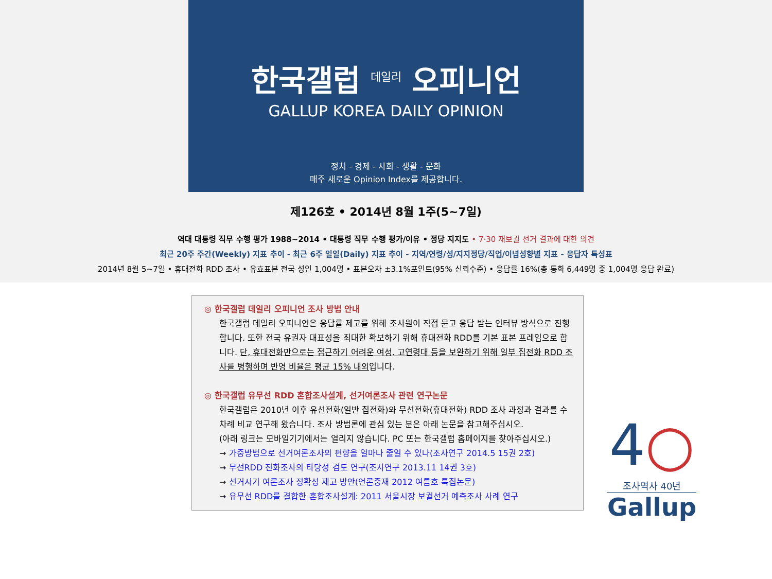한국갤럽 <sup>데일리</sup> 오피니언
GALLUP KOREA DAILY OPINION
정치 - 경제 - 사회 - 생활 - 문화
매주 새로운 Opinion Index를 제공합니다.
제126호 • 2014년 8월 1주(5~7일)
역대 대통령 직무 수행 평가 1988~2014 • 대통령 직무 수행 평가/이유 • 정당 지지도 • 7·30 재보궐 선거 결과에 대한 의견
최근 20주 주간(Weekly) 지표 추이 - 최근 6주 일일(Daily) 지표 추이 - 지역/연령/성/지지정당/직업/이념성향별 지표 - 응답자 특성표
2014년 8월 5~7일 • 휴대전화 RDD 조사 • 유효표본 전국 성인 1,004명 • 표본오차 ±3.1%포인트(95% 신뢰수준) • 응답률 16%(총 통화 6,449명 중 1,004명 응답 완료)
◎ 한국갤럽 데일리 오피니언 조사 방법 안내
한국갤럽 데일리 오피니언은 응답률 제고를 위해 조사원이 직접 묻고 응답 받는 인터뷰 방식으로 진행합니다. 또한 전국 유권자 대표성을 최대한 확보하기 위해 휴대전화 RDD를 기본 표본 프레임으로 합니다. 단, 휴대전화만으로는 접근하기 어려운 여성, 고연령대 등을 보완하기 위해 일부 집전화 RDD 조사를 병행하며 반영 비율은 평균 15% 내외입니다.
◎ 한국갤럽 유무선 RDD 혼합조사설계, 선거여론조사 관련 연구논문
한국갤럽은 2010년 이후 유선전화(일반 집전화)와 무선전화(휴대전화) RDD 조사 과정과 결과를 수차례 비교 연구해 왔습니다. 조사 방법론에 관심 있는 분은 아래 논문을 참고해주십시오.
(아래 링크는 모바일기기에서는 열리지 않습니다. PC 또는 한국갤럽 홈페이지를 찾아주십시오.)
→ 가중방법으로 선거여론조사의 편향을 얼마나 줄일 수 있나(조사연구 2014.5 15권 2호)
→ 무선RDD 전화조사의 타당성 검토 연구(조사연구 2013.11 14권 3호)
→ 선거시기 여론조사 정확성 제고 방안(언론중재 2012 여름호 특집논문)
→ 유무선 RDD를 결합한 혼합조사설계: 2011 서울시장 보궐선거 예측조사 사례 연구
4○
조사역사 40년
Gallup